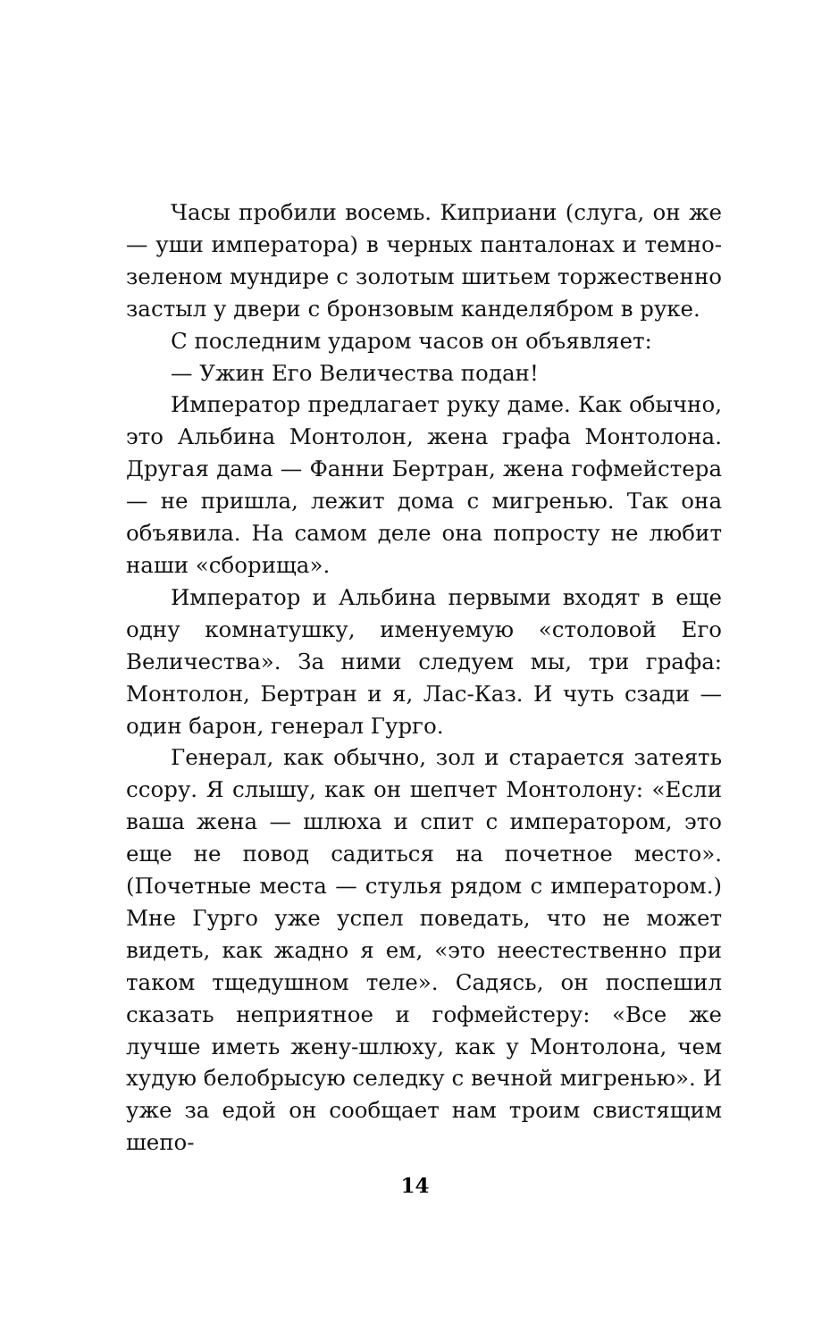Часы пробили восемь. Киприани (слуга, он же — уши императора) в черных панталонах и темно-зеленом мундире с золотым шитьем торжественно застыл у двери с бронзовым канделябром в руке.
С последним ударом часов он объявляет:
— Ужин Его Величества подан!
Император предлагает руку даме. Как обычно, это Альбина Монтолон, жена графа Монтолона. Другая дама — Фанни Бертран, жена гофмейстера — не пришла, лежит дома с мигренью. Так она объявила. На самом деле она попросту не любит наши «сборища».
Император и Альбина первыми входят в еще одну комнатушку, именуемую «столовой Его Величества». За ними следуем мы, три графа: Монтолон, Бертран и я, Лас-Каз. И чуть сзади — один барон, генерал Гурго.
Генерал, как обычно, зол и старается затеять ссору. Я слышу, как он шепчет Монтолону: «Если ваша жена — шлюха и спит с императором, это еще не повод садиться на почетное место». (Почетные места — стулья рядом с императором.) Мне Гурго уже успел поведать, что не может видеть, как жадно я ем, «это неестественно при таком тщедушном теле». Садясь, он поспешил сказать неприятное и гофмейстеру: «Все же лучше иметь жену-шлюху, как у Монтолона, чем худую белобрысую селедку с вечной мигренью». И уже за едой он сообщает нам троим свистящим шепо-
14